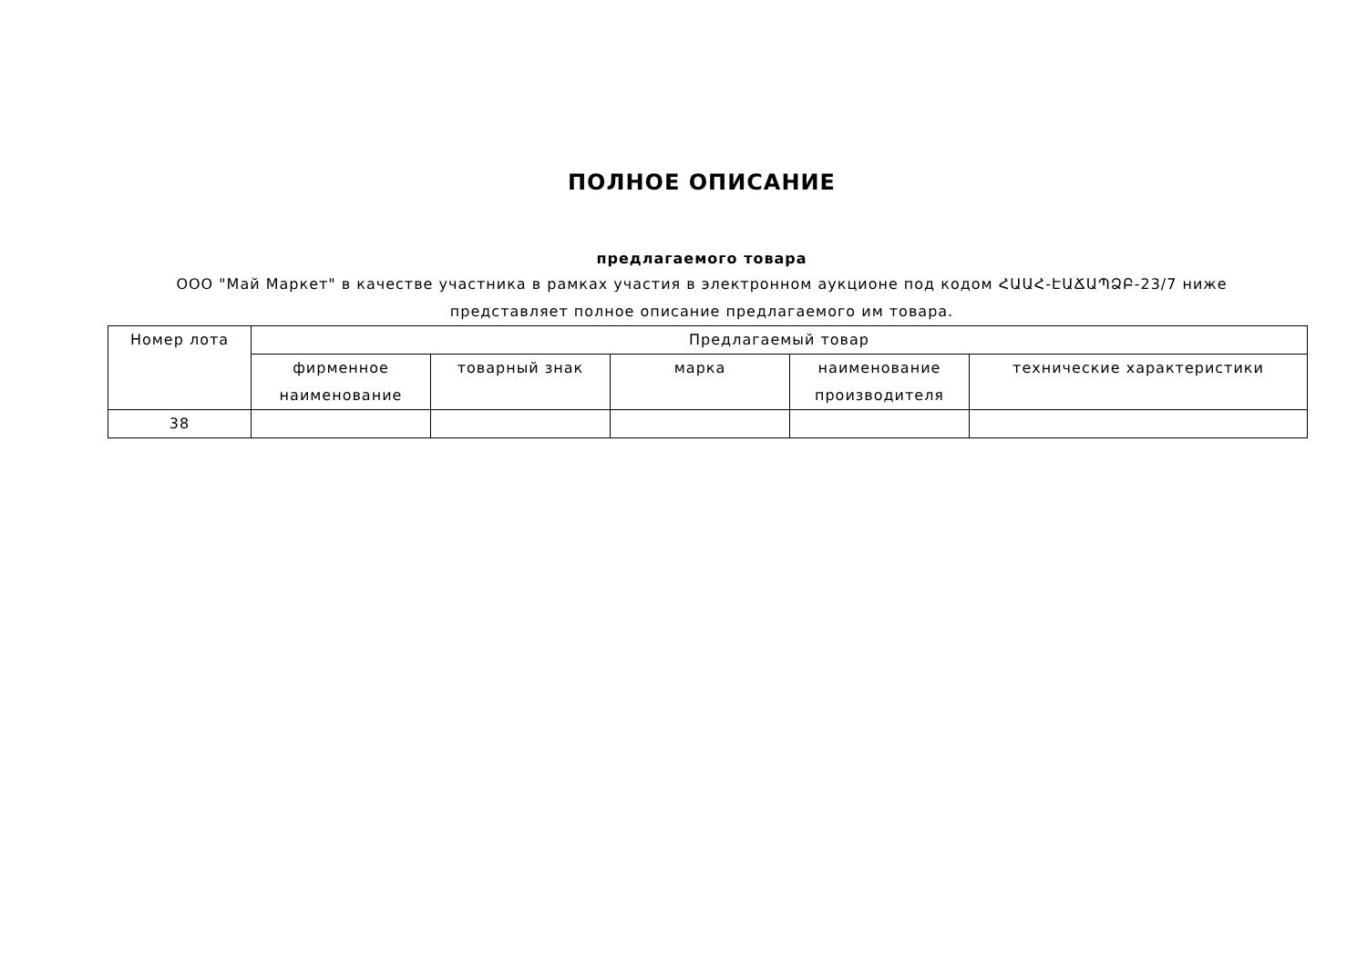ПОЛНОЕ ОПИСАНИЕ
предлагаемого товара
ООО "Май Маркет" в качестве участника в рамках участия в электронном аукционе под кодом ՀԱԱՀ-ԷԱՃԱՊՁԲ-23/7 ниже представляет полное описание предлагаемого им товара.
| Номер лота | Предлагаемый товар | | | | |
| --- | --- | --- | --- | --- | --- |
| | фирменное наименование | товарный знак | марка | наименование производителя | технические характеристики |
| 38 | | | | | |